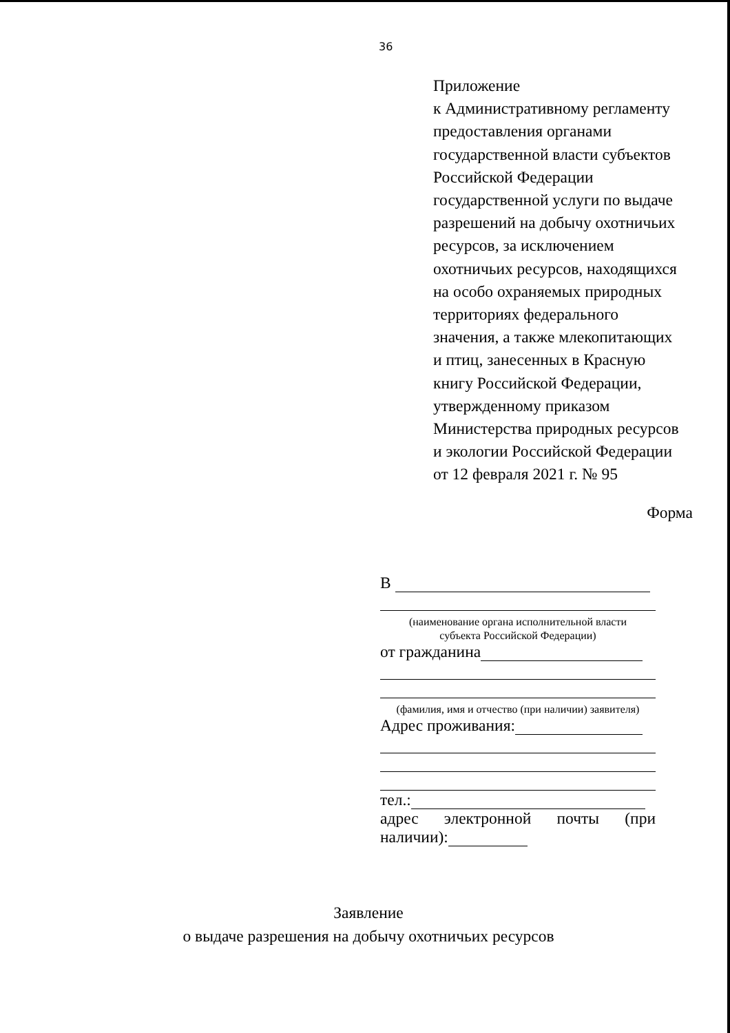36
Приложение
к Административному регламенту
предоставления органами
государственной власти субъектов
Российской Федерации
государственной услуги по выдаче
разрешений на добычу охотничьих
ресурсов, за исключением
охотничьих ресурсов, находящихся
на особо охраняемых природных
территориях федерального
значения, а также млекопитающих
и птиц, занесенных в Красную
книгу Российской Федерации,
утвержденному приказом
Министерства природных ресурсов
и экологии Российской Федерации
от 12 февраля 2021 г. № 95
Форма
В
(наименование органа исполнительной власти
субъекта Российской Федерации)
от гражданина
(фамилия, имя и отчество (при наличии) заявителя)
Адрес проживания:
тел.:
адрес электронной почты (при
наличии):
Заявление
о выдаче разрешения на добычу охотничьих ресурсов